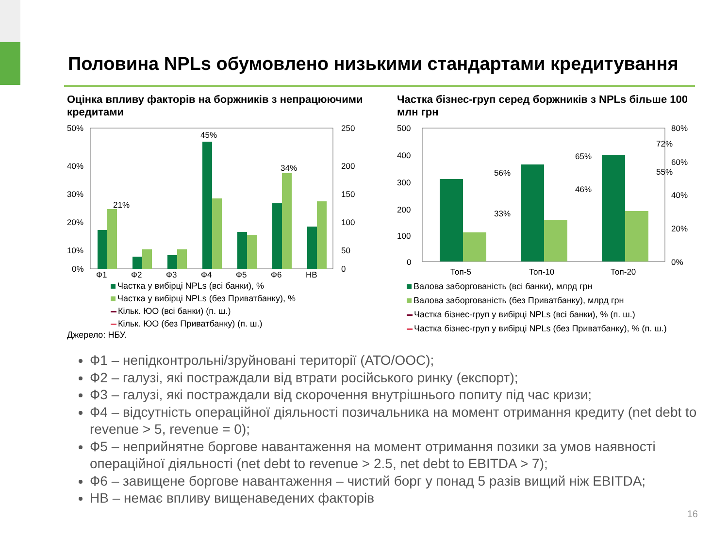Половина NPLs обумовлено низькими стандартами кредитування
Оцінка впливу факторів на боржників з непрацюючими кредитами
50%
40%
30%
20%
10%
0%
250
200
150
100
50
0
Ф1
Ф2
Ф3
Ф4
Ф5
Ф6
НВ
45%
21%
34%
Частка у вибірці NPLs (всі банки), %
Частка у вибірці NPLs (без Приватбанку), %
Кільк. ЮО (всі банки) (п. ш.)
Кільк. ЮО (без Приватбанку) (п. ш.)
Джерело: НБУ.
Частка бізнес-груп серед боржників з NPLs більше 100 млн грн
500
400
300
200
100
0
80%
60%
40%
20%
0%
56%
33%
65%
46%
72%
55%
Топ-5
Топ-10
Топ-20
Валова заборгованість (всі банки), млрд грн
Валова заборгованість (без Приватбанку), млрд грн
Частка бізнес-груп у вибірці NPLs (всі банки), % (п. ш.)
Частка бізнес-груп у вибірці NPLs (без Приватбанку), % (п. ш.)
Ф1 – непідконтрольні/зруйновані території (АТО/ООС);
Ф2 – галузі, які постраждали від втрати російського ринку (експорт);
Ф3 – галузі, які постраждали від скорочення внутрішнього попиту під час кризи;
Ф4 – відсутність операційної діяльності позичальника на момент отримання кредиту (net debt to revenue > 5, revenue = 0);
Ф5 – неприйнятне боргове навантаження на момент отримання позики за умов наявності операційної діяльності (net debt to revenue > 2.5, net debt to EBITDA > 7);
Ф6 – завищене боргове навантаження – чистий борг у понад 5 разів вищий ніж EBITDA;
НВ – немає впливу вищенаведених факторів
16